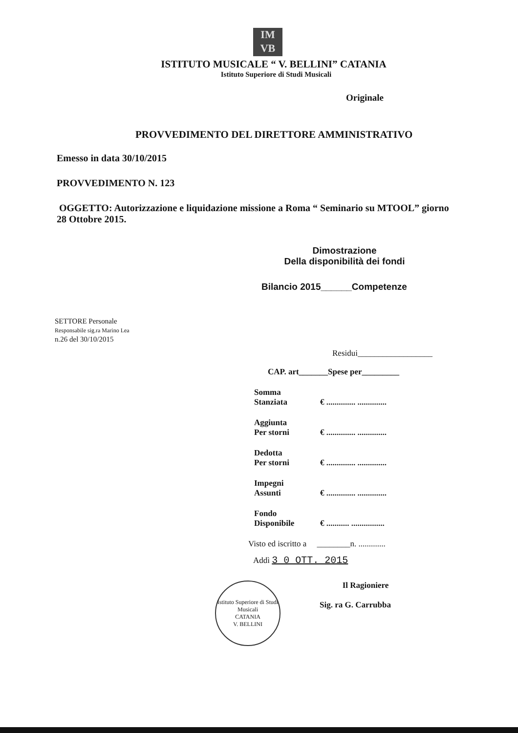IМ
VB
ISTITUTO MUSICALE “ V. BELLINI” CATANIA
Istituto Superiore di Studi Musicali
Originale
PROVVEDIMENTO DEL DIRETTORE AMMINISTRATIVO
Emesso in data 30/10/2015
PROVVEDIMENTO N. 123
OGGETTO: Autorizzazione e liquidazione missione a Roma “ Seminario su MTOOL” giorno 28 Ottobre 2015.
Dimostrazione
Della disponibilità dei fondi
Bilancio 2015______Competenze
SETTORE Personale
Responsabile sig.ra Marino Lea
n.26 del 30/10/2015
Residui__________________
CAP. art_______Spese per_________
Somma
Stanziata
€ .............. ..............
Aggiunta
Per storni
€ .............. ..............
Dedotta
Per storni
€ .............. ..............
Impegni
Assunti
€ .............. ..............
Fondo
Disponibile
€ ........... ................
Visto ed iscritto a ________n. .............
Addì 3 0 OTT. 2015
Istituto Superiore di Studi Musicali
CATANIA
V. BELLINI
Il Ragioniere
Sig. ra G. Carrubba